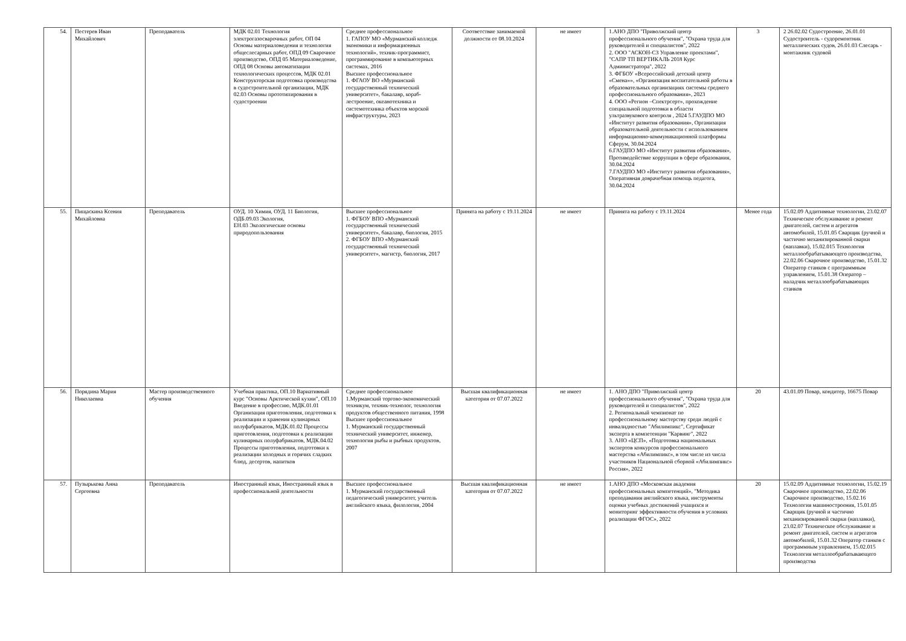| 54. | Пестерев Иван Михайлович | Преподаватель | МДК 02.01 Технология электрогазосварочных работ, ОП 04 Основы материаловедения и технология общеслесарных работ, ОПД 09 Сварочное производство, ОПД 05 Материаловедение, ОПД 08 Основы автоматизации технологических процессов, МДК 02.01 Конструкторская подготовка производства в судостроительной организации, МДК 02.03 Основы прототипирования в судостроении | Среднее профессиональное 1. ГАПОУ МО «Мурманский колледж экономики и информационных технологий», техник-программист, программирование в компьютерных системах, 2016 Высшее профессиональное 1. ФГАОУ ВО «Мурманский государственный технический университет», бакалавр, кораб-лестроение, океанотехника и системотехника объектов морской инфраструктуры, 2023 | Соответствие занимаемой должности от 08.10.2024 | не имеет | 1.АНО ДПО "Приволжский центр профессионального обучения", "Охрана труда для руководителей и специалистов", 2022 2. ООО "АСКОН-СЗ Управление проектами", "САПР ТП ВЕРТИКАЛЬ 2018 Курс Администратора", 2022 3. ФГБОУ «Всероссийский детский центр «Смена»», «Организация воспитательной работы в образовательных организациях системы среднего профессионального образования», 2023 4. ООО «Регион –Спектрсерт», прохождение специальной подготовки в области ультразвукового контроля , 2024 5.ГАУДПО МО «Институт развития образования», Организация образовательной деятельности с использованием информационно-коммуникационной платформы Сферум, 30.04.2024 6.ГАУДПО МО «Институт развития образования», Противодействие коррупции в сфере образования, 30.04.2024 7.ГАУДПО МО «Институт развития образования», Оперативная доврачебная помощь педагога, 30.04.2024 | 3 | 2 26.02.02 Судостроение, 26.01.01 Судостроитель - судоремонтник металлических судов, 26.01.03 Слесарь - монтажник судовой |
| 55. | Пищаскина Ксения Михайловна | Преподаватель | ОУД. 10 Химия, ОУД. 11 Биология, ОДБ.09.03 Экология, ЕН.03 Экологические основы природопользования | Высшее профессиональное 1. ФГБОУ ВПО «Мурманский государственный технический университет», бакалавр, биология, 2015 2. ФГБОУ ВПО «Мурманский государственный технический университет», магистр, биология, 2017 | Принята на работу с 19.11.2024 | не имеет | Принята на работу с 19.11.2024 | Менее года | 15.02.09 Аддитивные технологии, 23.02.07 Техническое обслуживание и ремонт двигателей, систем и агрегатов автомобилей, 15.01.05 Сварщик (ручной и частично механизированной сварки (наплавки), 15.02.015 Технология металлообрабатывающего производства, 22.02.06 Сварочное производство, 15.01.32 Оператор станков с программным управлением, 15.01.38 Оператор – наладчик металлообрабатывающих станков |
| 56. | Порядина Мария Николаевна | Мастер производственного обучения | Учебная практика, ОП.10 Вариативный курс "Основы Арктической кухни", ОП.10 Введение в профессию, МДК.01.01 Организация приготовления, подготовки к реализации и хранения кулинарных полуфабрикатов, МДК.01.02 Процессы приготовления, подготовки к реализации кулинарных полуфабрикатов, МДК.04.02 Процессы приготовления, подготовки к реализации холодных и горячих сладких блюд, десертов, напитков | Среднее профессиональное 1.Мурманский торгово-экономический техникум, техник-технолог, технология продуктов общественного питания, 1998 Высшее профессиональное 1. Мурманский государственный технический университет, инженер, технология рыбы и рыбных продуктов, 2007 | Высшая квалификационная категория от 07.07.2022 | не имеет | 1. АНО ДПО "Приволжский центр профессионального обучения", "Охрана труда для руководителей и специалистов", 2022 2. Региональный чемпионат по профессиональному мастерству среди людей с инвалидностью "Абилимпикс", Сертификат эксперта в компетенции "Карвинг", 2022 3. АНО «ЦСП», «Подготовка национальных экспертов конкурсов профессионального мастерства «Абилимпикс», в том числе из числа участников Национальной сборной «Абилимпикс» Россия», 2022 | 20 | 43.01.09 Повар, кондитер, 16675 Повар |
| 57. | Пузырькова Анна Сергеевна | Преподаватель | Иностранный язык, Иностранный язык в профессиональной деятельности | Высшее профессиональное 1. Мурманский государственный педагогический университет, учитель английского языка, филология, 2004 | Высшая квалификационная категория от 07.07.2022 | не имеет | 1.АНО ДПО «Московская академия профессиональных компетенций», "Методика преподавания английского языка, инструменты оценки учебных достижений учащихся и мониторинг эффективности обучения в условиях реализации ФГОС», 2022 | 20 | 15.02.09 Аддитивные технологии, 15.02.19 Сварочное производство, 22.02.06 Сварочное производство, 15.02.16 Технология машиностроения, 15.01.05 Сварщик (ручной и частично механизированной сварки (наплавки), 23.02.07 Техническое обслуживание и ремонт двигателей, систем и агрегатов автомобилей, 15.01.32 Оператор станков с программным управлением, 15.02.015 Технология металлообрабатывающего производства |